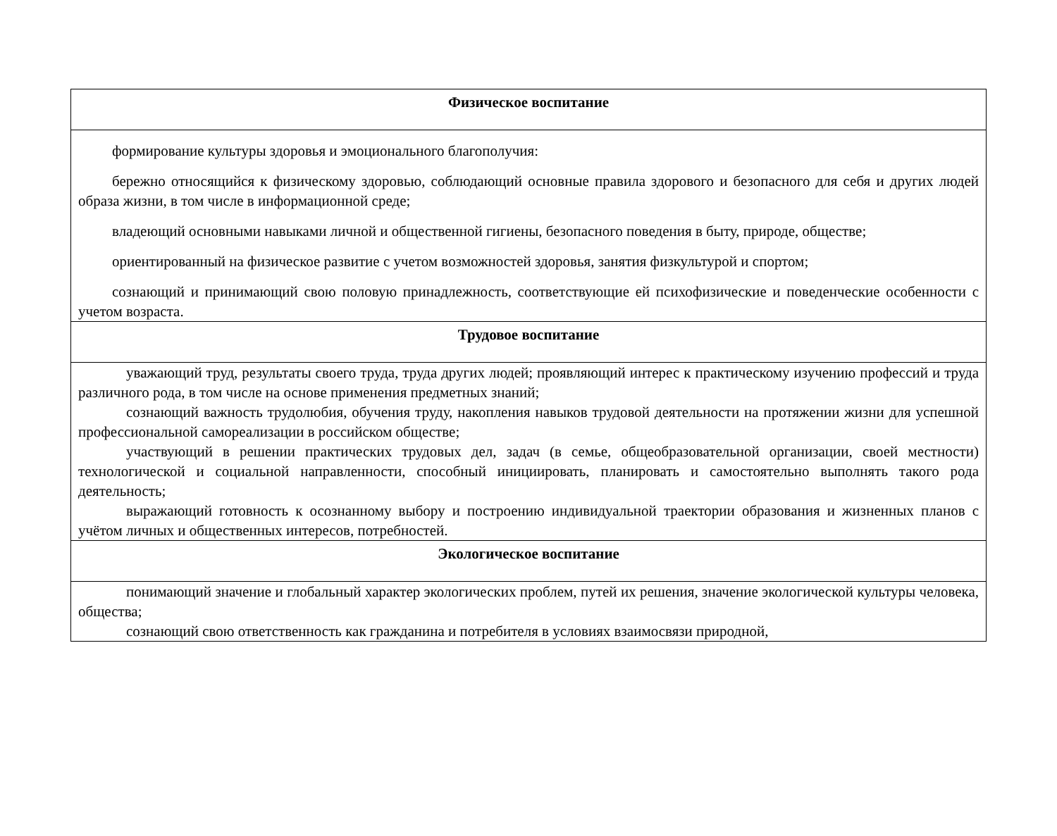| Физическое воспитание |
| --- |
| формирование культуры здоровья и эмоционального благополучия: бережно относящийся к физическому здоровью, соблюдающий основные правила здорового и безопасного для себя и других людей образа жизни, в том числе в информационной среде; владеющий основными навыками личной и общественной гигиены, безопасного поведения в быту, природе, обществе; ориентированный на физическое развитие с учетом возможностей здоровья, занятия физкультурой и спортом; сознающий и принимающий свою половую принадлежность, соответствующие ей психофизические и поведенческие особенности с учетом возраста. |
| Трудовое воспитание |
| уважающий труд, результаты своего труда, труда других людей; проявляющий интерес к практическому изучению профессий и труда различного рода, в том числе на основе применения предметных знаний; сознающий важность трудолюбия, обучения труду, накопления навыков трудовой деятельности на протяжении жизни для успешной профессиональной самореализации в российском обществе; участвующий в решении практических трудовых дел, задач (в семье, общеобразовательной организации, своей местности) технологической и социальной направленности, способный инициировать, планировать и самостоятельно выполнять такого рода деятельность; выражающий готовность к осознанному выбору и построению индивидуальной траектории образования и жизненных планов с учётом личных и общественных интересов, потребностей. |
| Экологическое воспитание |
| понимающий значение и глобальный характер экологических проблем, путей их решения, значение экологической культуры человека, общества; сознающий свою ответственность как гражданина и потребителя в условиях взаимосвязи природной, |